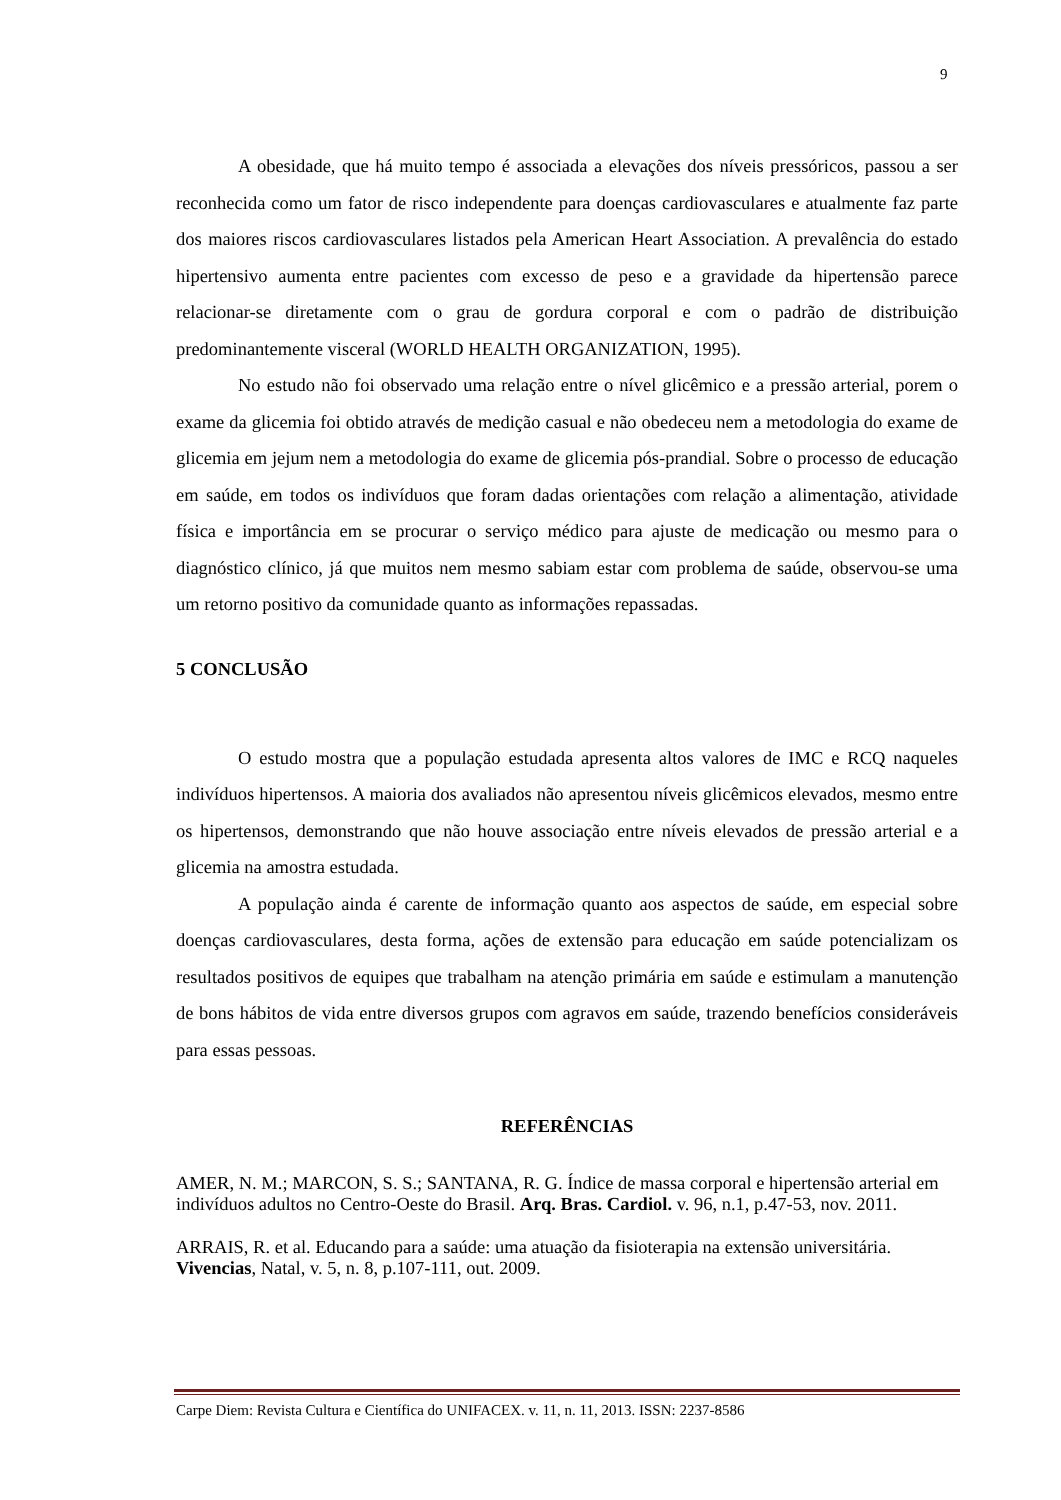9
A obesidade, que há muito tempo é associada a elevações dos níveis pressóricos, passou a ser reconhecida como um fator de risco independente para doenças cardiovasculares e atualmente faz parte dos maiores riscos cardiovasculares listados pela American Heart Association. A prevalência do estado hipertensivo aumenta entre pacientes com excesso de peso e a gravidade da hipertensão parece relacionar-se diretamente com o grau de gordura corporal e com o padrão de distribuição predominantemente visceral (WORLD HEALTH ORGANIZATION, 1995).
No estudo não foi observado uma relação entre o nível glicêmico e a pressão arterial, porem o exame da glicemia foi obtido através de medição casual e não obedeceu nem a metodologia do exame de glicemia em jejum nem a metodologia do exame de glicemia pós-prandial. Sobre o processo de educação em saúde, em todos os indivíduos que foram dadas orientações com relação a alimentação, atividade física e importância em se procurar o serviço médico para ajuste de medicação ou mesmo para o diagnóstico clínico, já que muitos nem mesmo sabiam estar com problema de saúde, observou-se uma um retorno positivo da comunidade quanto as informações repassadas.
5 CONCLUSÃO
O estudo mostra que a população estudada apresenta altos valores de IMC e RCQ naqueles indivíduos hipertensos. A maioria dos avaliados não apresentou níveis glicêmicos elevados, mesmo entre os hipertensos, demonstrando que não houve associação entre níveis elevados de pressão arterial e a glicemia na amostra estudada.
A população ainda é carente de informação quanto aos aspectos de saúde, em especial sobre doenças cardiovasculares, desta forma, ações de extensão para educação em saúde potencializam os resultados positivos de equipes que trabalham na atenção primária em saúde e estimulam a manutenção de bons hábitos de vida entre diversos grupos com agravos em saúde, trazendo benefícios consideráveis para essas pessoas.
REFERÊNCIAS
AMER, N. M.; MARCON, S. S.; SANTANA, R. G. Índice de massa corporal e hipertensão arterial em indivíduos adultos no Centro-Oeste do Brasil. Arq. Bras. Cardiol. v. 96, n.1, p.47-53, nov. 2011.
ARRAIS, R. et al. Educando para a saúde: uma atuação da fisioterapia na extensão universitária. Vivencias, Natal, v. 5, n. 8, p.107-111, out. 2009.
Carpe Diem: Revista Cultura e Científica do UNIFACEX. v. 11, n. 11, 2013. ISSN: 2237-8586